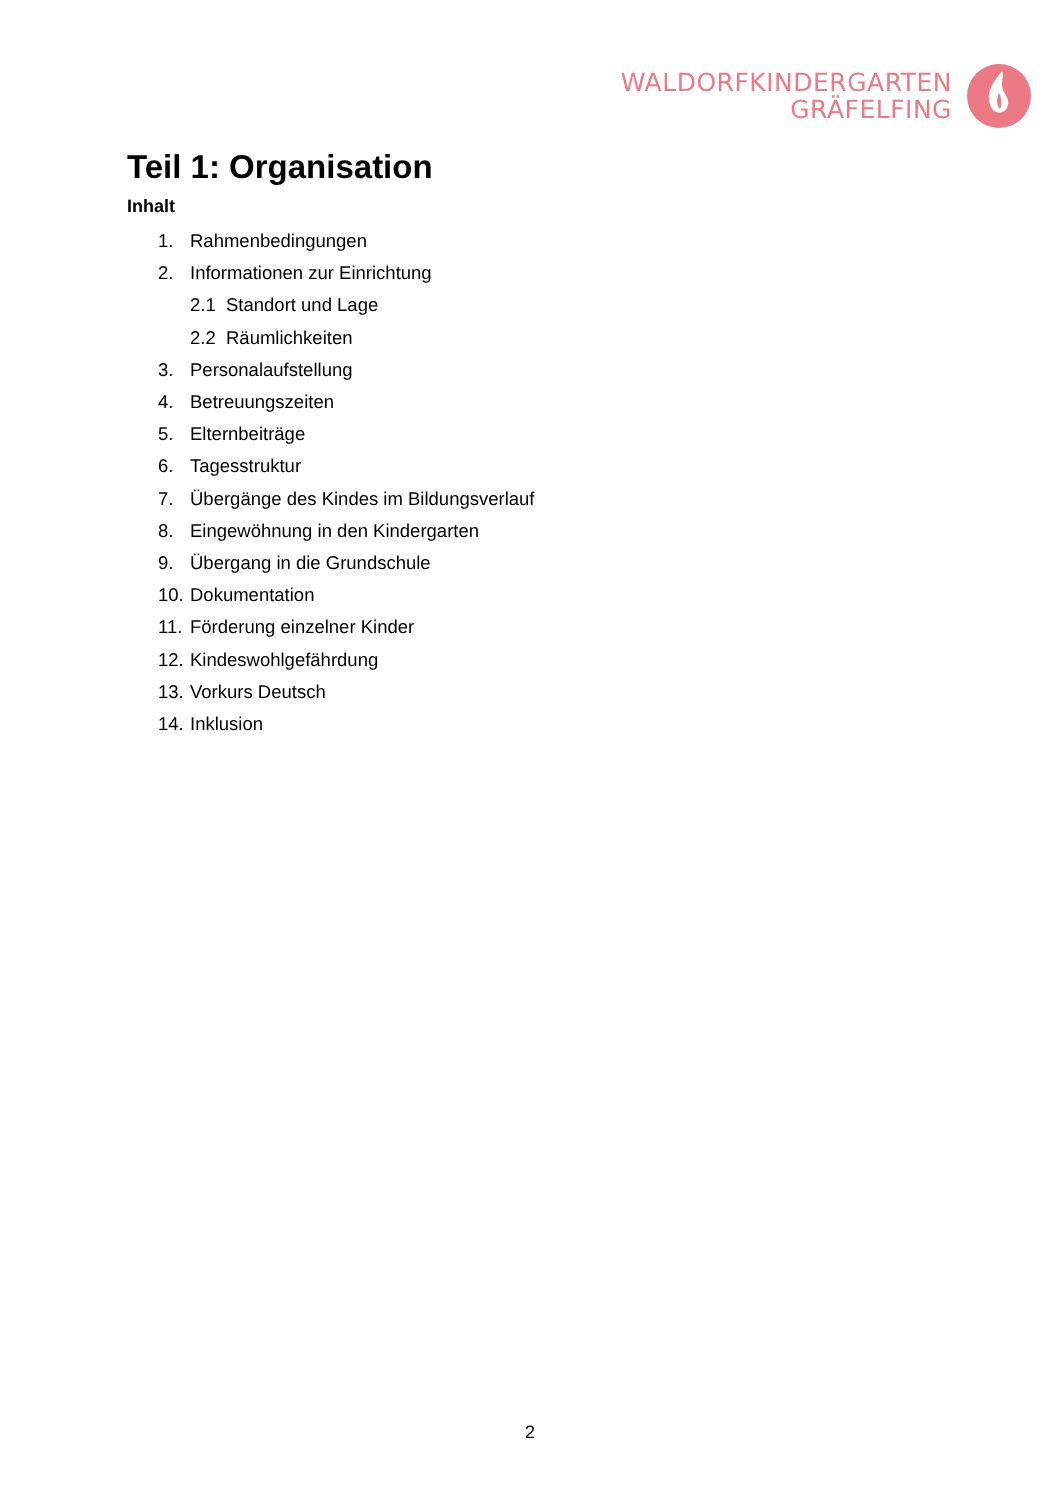WALDORFKINDERGARTEN
GRÄFELFING
Teil 1: Organisation
Inhalt
1. Rahmenbedingungen
2. Informationen zur Einrichtung
2.1 Standort und Lage
2.2 Räumlichkeiten
3. Personalaufstellung
4. Betreuungszeiten
5. Elternbeiträge
6. Tagesstruktur
7. Übergänge des Kindes im Bildungsverlauf
8. Eingewöhnung in den Kindergarten
9. Übergang in die Grundschule
10. Dokumentation
11. Förderung einzelner Kinder
12. Kindeswohlgefährdung
13. Vorkurs Deutsch
14. Inklusion
2